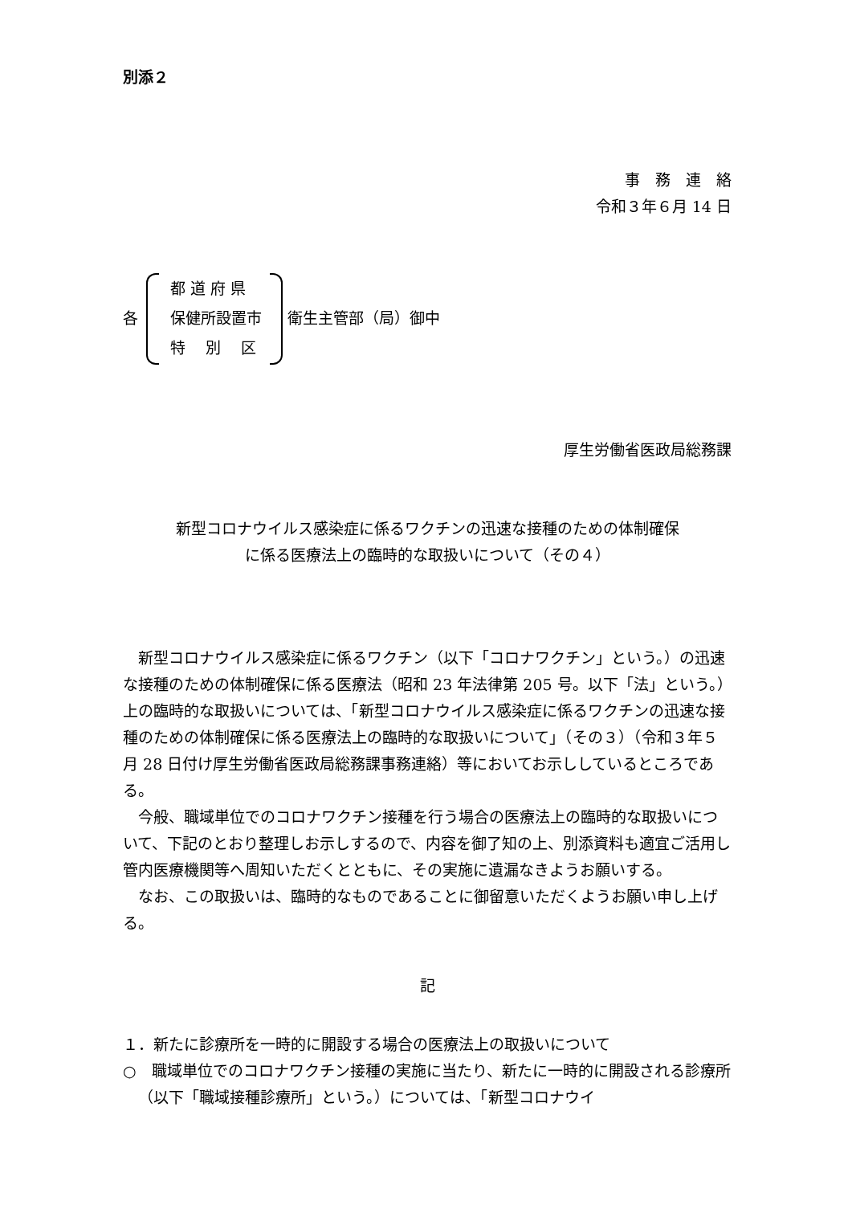別添２
事　務　連　絡
令和３年６月 14 日
各
都 道 府 県
保健所設置市
特　 別 　区
衛生主管部（局）御中
厚生労働省医政局総務課
新型コロナウイルス感染症に係るワクチンの迅速な接種のための体制確保
に係る医療法上の臨時的な取扱いについて（その４）
新型コロナウイルス感染症に係るワクチン（以下「コロナワクチン」という。）の迅速な接種のための体制確保に係る医療法（昭和 23 年法律第 205 号。以下「法」という。）上の臨時的な取扱いについては、「新型コロナウイルス感染症に係るワクチンの迅速な接種のための体制確保に係る医療法上の臨時的な取扱いについて」（その３）（令和３年５月 28 日付け厚生労働省医政局総務課事務連絡）等においてお示ししているところである。
今般、職域単位でのコロナワクチン接種を行う場合の医療法上の臨時的な取扱いについて、下記のとおり整理しお示しするので、内容を御了知の上、別添資料も適宜ご活用し管内医療機関等へ周知いただくとともに、その実施に遺漏なきようお願いする。
なお、この取扱いは、臨時的なものであることに御留意いただくようお願い申し上げる。
記
１．新たに診療所を一時的に開設する場合の医療法上の取扱いについて
○　職域単位でのコロナワクチン接種の実施に当たり、新たに一時的に開設される診療所（以下「職域接種診療所」という。）については、「新型コロナウイ